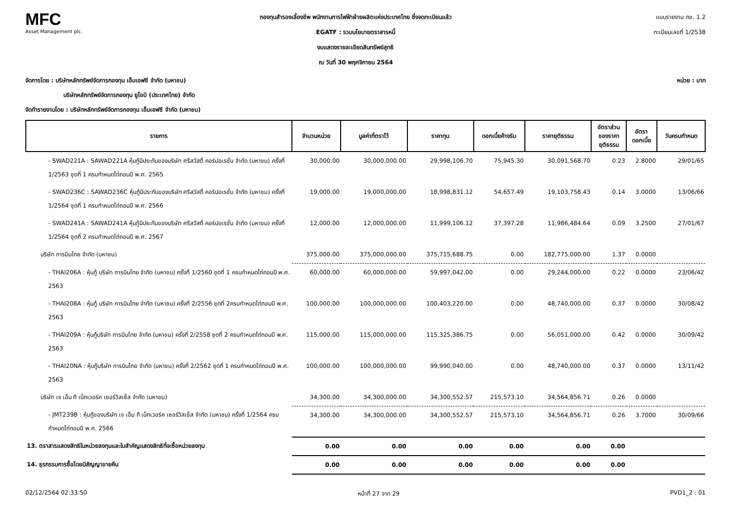MFC
Asset Management plc.
กองทุนสำรองเลี้ยงชีพ พนักงานการไฟฟ้าฝ่ายผลิตแห่งประเทศไทย ซึ่งจดทะเบียนแล้ว
EGATF : รวมนโยบายตราสารหนี้
งบแสดงรายละเอียดสินทรัพย์สุทธิ
ณ วันที่ 30 พฤศจิกายน 2564
แบบรายงาน กช. 1.2
ทะเบียนเลขที่ 1/2538
จัดการโดย : บริษัทหลักทรัพย์จัดการกองทุน เอ็มเอฟซี จำกัด (มหาชน) หน่วย : บาท
บริษัทหลักทรัพย์จัดการกองทุน ยูโอบี (ประเทศไทย) จำกัด
จัดทำรายงานโดย : บริษัทหลักทรัพย์จัดการกองทุน เอ็มเอฟซี จำกัด (มหาชน)
| รายการ | จำนวนหน่วย | มูลค่าที่ตราไว้ | ราคาทุน | ดอกเบี้ยค้างรับ | ราคายุติธรรม | อัตราส่วน ของราคา ยุติธรรม | อัตรา ดอกเบี้ย | วันครบกำหนด |
| --- | --- | --- | --- | --- | --- | --- | --- | --- |
| - SWAD221A : SAWAD221A หุ้นกู้มีประกันของบริษัท ศรีสวัสดิ์ คอร์ปอเรชั่น จำกัด (มหาชน) ครั้งที่ 1/2563 ชุดที่ 1 ครบกำหนดไถ่ถอนปี พ.ศ. 2565 | 30,000.00 | 30,000,000.00 | 29,998,106.70 | 75,945.30 | 30,091,568.70 | 0.23 | 2.8000 | 29/01/65 |
| - SWAD236C : SAWAD236C หุ้นกู้มีประกันของบริษัท ศรีสวัสดิ์ คอร์ปอเรชั่น จำกัด (มหาชน) ครั้งที่ 1/2564 ชุดที่ 1 ครบกำหนดไถ่ถอนปี พ.ศ. 2566 | 19,000.00 | 19,000,000.00 | 18,998,831.12 | 54,657.49 | 19,103,758.43 | 0.14 | 3.0000 | 13/06/66 |
| - SWAD241A : SAWAD241A หุ้นกู้มีประกันของบริษัท ศรีสวัสดิ์ คอร์ปอเรชั่น จำกัด (มหาชน) ครั้งที่ 1/2564 ชุดที่ 2 ครบกำหนดไถ่ถอนปี พ.ศ. 2567 | 12,000.00 | 12,000,000.00 | 11,999,106.12 | 37,397.28 | 11,986,484.64 | 0.09 | 3.2500 | 27/01/67 |
| บริษัท การบินไทย จำกัด (มหาชน) | 375,000.00 | 375,000,000.00 | 375,715,688.75 | 0.00 | 182,775,000.00 | 1.37 | 0.0000 | |
| - THAI206A : หุ้นกู้ บริษัท การบินไทย จำกัด (มหาชน) ครั้งที่ 1/2560 ชุดที่ 1 ครบกำหนดไถ่ถอนปี พ.ศ. 2563 | 60,000.00 | 60,000,000.00 | 59,997,042.00 | 0.00 | 29,244,000.00 | 0.22 | 0.0000 | 23/06/42 |
| - THAI208A : หุ้นกู้ บริษัท การบินไทย จำกัด (มหาชน) ครั้งที่ 2/2556 ชุดที่ 2ครบกำหนดไถ่ถอนปี พ.ศ. 2563 | 100,000.00 | 100,000,000.00 | 100,403,220.00 | 0.00 | 48,740,000.00 | 0.37 | 0.0000 | 30/08/42 |
| - THAI209A : หุ้นกู้บริษัท การบินไทย จำกัด (มหาชน) ครั้งที่ 2/2558 ชุดที่ 2 ครบกำหนดไถ่ถอนปี พ.ศ. 2563 | 115,000.00 | 115,000,000.00 | 115,325,386.75 | 0.00 | 56,051,000.00 | 0.42 | 0.0000 | 30/09/42 |
| - THAI20NA : หุ้นกู้บริษัท การบินไทย จำกัด (มหาชน) ครั้งที่ 2/2562 ชุดที่ 1 ครบกำหนดไถ่ถอนปี พ.ศ. 2563 | 100,000.00 | 100,000,000.00 | 99,990,040.00 | 0.00 | 48,740,000.00 | 0.37 | 0.0000 | 13/11/42 |
| บริษัท เจ เอ็ม ที เน็ทเวอร์ค เซอร์วิสเซ็ส จำกัด (มหาชน) | 34,300.00 | 34,300,000.00 | 34,300,552.57 | 215,573.10 | 34,564,856.71 | 0.26 | 0.0000 | |
| - JMT239B : หุ้นกู้ของบริษัท เจ เอ็ม ที เน็ทเวอร์ค เซอร์วิสเซ็ส จำกัด (มหาชน) ครั้งที่ 1/2564 ครบกำหนดไถ่ถอนปี พ.ศ. 2566 | 34,300.00 | 34,300,000.00 | 34,300,552.57 | 215,573.10 | 34,564,856.71 | 0.26 | 3.7000 | 30/09/66 |
| 13. ตราสารแสดงสิทธิในหน่วยลงทุนและใบสำคัญแสดงสิทธิที่จะซื้อหน่วยลงทุน | 0.00 | 0.00 | 0.00 | 0.00 | 0.00 | 0.00 | | |
| 14. ธุรกรรมการซื้อโดยมีสัญญาขายคืน | 0.00 | 0.00 | 0.00 | 0.00 | 0.00 | 0.00 | | |
02/12/2564 02:33:50 หน้าที่ 27 จาก 29 PVD1_2 : 01